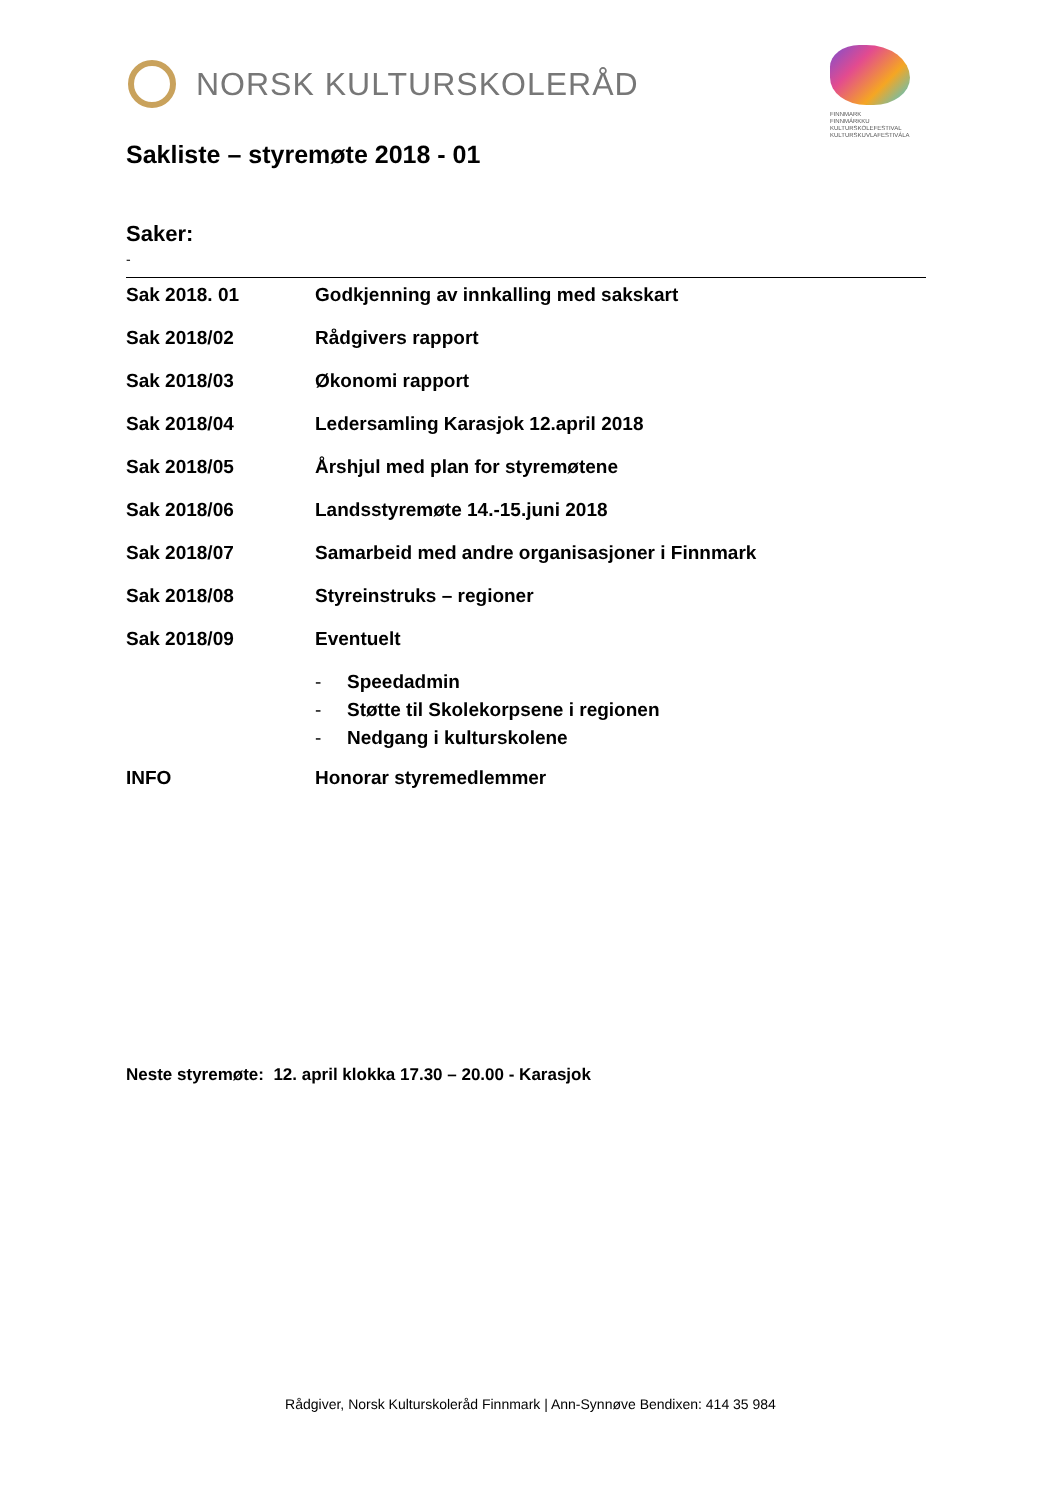NORSK KULTURSKOLERÅD
FINNMARK
FINNMÁRKKU
KULTURSKOLEFESTIVAL
KULTURSKUVLAFESTIVÁLA
Sakliste – styremøte 2018 - 01
Saker:
-
Sak 2018. 01 Godkjenning av innkalling med sakskart
Sak 2018/02 Rådgivers rapport
Sak 2018/03 Økonomi rapport
Sak 2018/04 Ledersamling Karasjok 12.april 2018
Sak 2018/05 Årshjul med plan for styremøtene
Sak 2018/06 Landsstyremøte 14.-15.juni 2018
Sak 2018/07 Samarbeid med andre organisasjoner i Finnmark
Sak 2018/08 Styreinstruks – regioner
Sak 2018/09 Eventuelt
- Speedadmin
- Støtte til Skolekorpsene i regionen
- Nedgang i kulturskolene
INFO Honorar styremedlemmer
Neste styremøte: 12. april klokka 17.30 – 20.00 - Karasjok
Rådgiver, Norsk Kulturskoleråd Finnmark | Ann-Synnøve Bendixen: 414 35 984